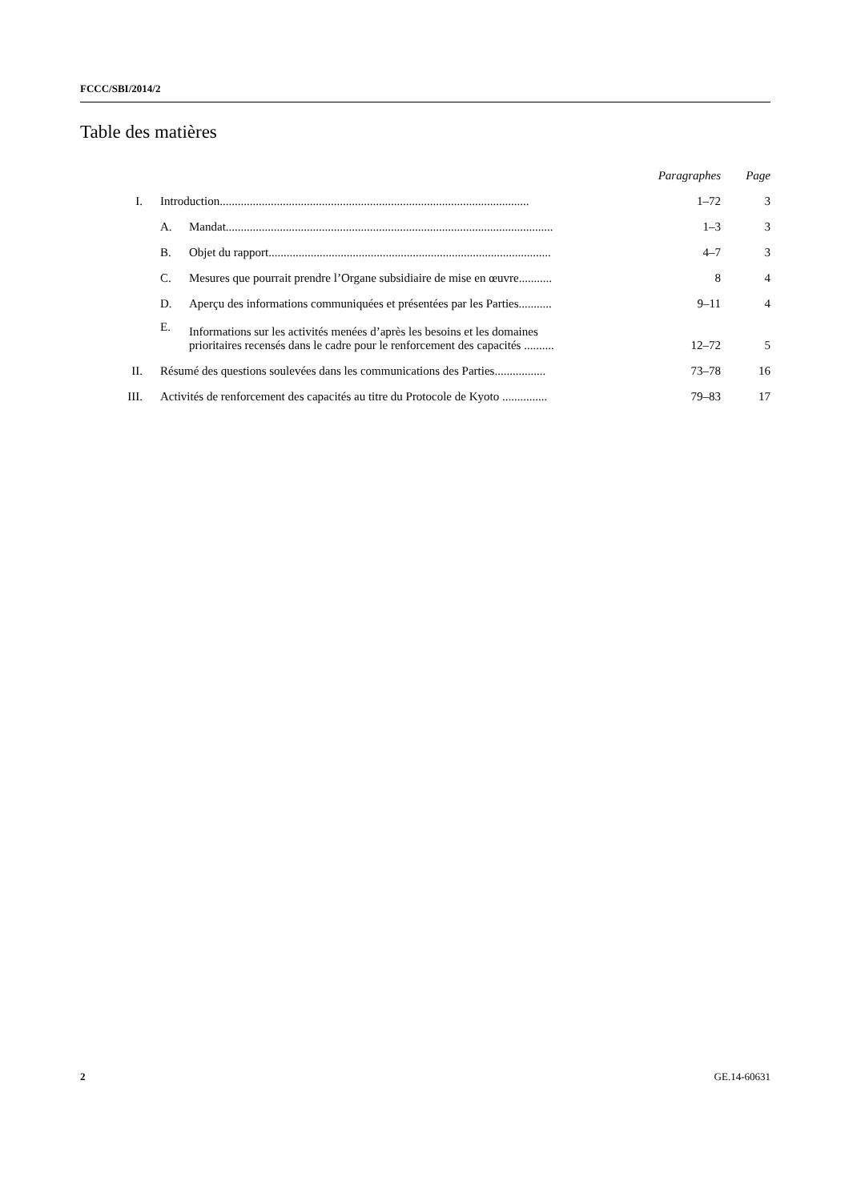FCCC/SBI/2014/2
Table des matières
| | | | Paragraphes | Page |
| --- | --- | --- | --- | --- |
| I. | Introduction....................................................................................................... | | 1–72 | 3 |
| | A. | Mandat............................................................................................................. | 1–3 | 3 |
| | B. | Objet du rapport.............................................................................................. | 4–7 | 3 |
| | C. | Mesures que pourrait prendre l’Organe subsidiaire de mise en œuvre........... | 8 | 4 |
| | D. | Aperçu des informations communiquées et présentées par les Parties........... | 9–11 | 4 |
| | E. | Informations sur les activités menées d’après les besoins et les domaines prioritaires recensés dans le cadre pour le renforcement des capacités .......... | 12–72 | 5 |
| II. | Résumé des questions soulevées dans les communications des Parties................. | | 73–78 | 16 |
| III. | Activités de renforcement des capacités au titre du Protocole de Kyoto ............... | | 79–83 | 17 |
2 GE.14-60631